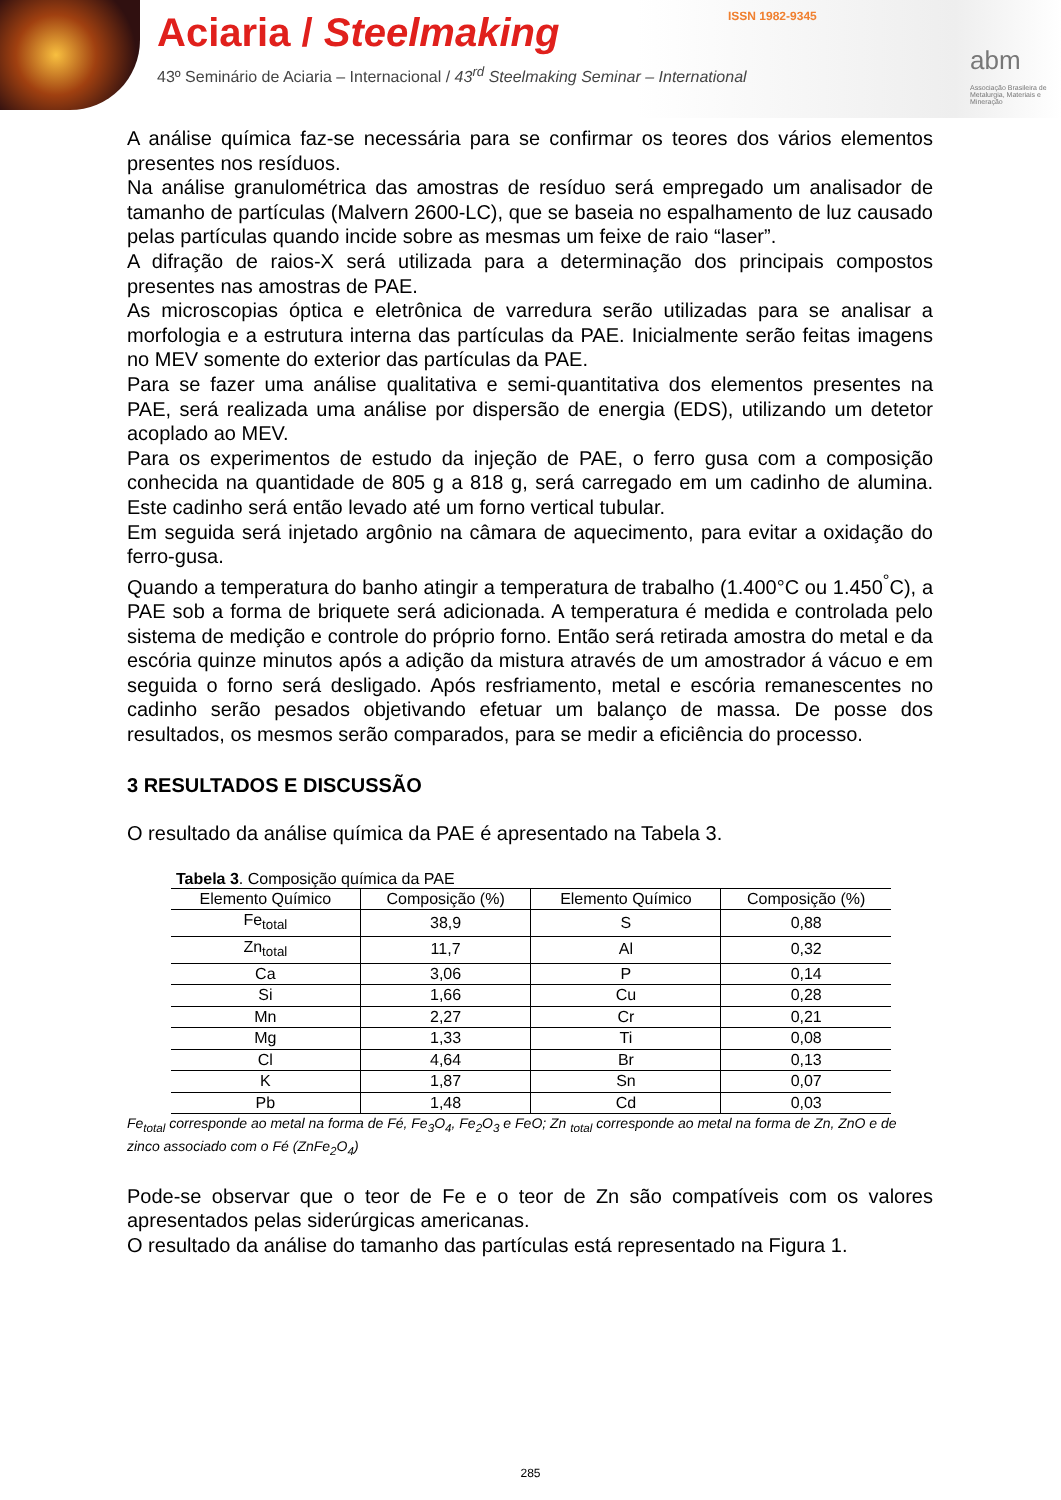Aciaria / Steelmaking
43º Seminário de Aciaria – Internacional / 43<sup>rd</sup> Steelmaking Seminar – International
ISSN 1982-9345
abm
Associação Brasileira de Metalurgia, Materiais e Mineração
A análise química faz-se necessária para se confirmar os teores dos vários elementos presentes nos resíduos.
Na análise granulométrica das amostras de resíduo será empregado um analisador de tamanho de partículas (Malvern 2600-LC), que se baseia no espalhamento de luz causado pelas partículas quando incide sobre as mesmas um feixe de raio “laser”.
A difração de raios-X será utilizada para a determinação dos principais compostos presentes nas amostras de PAE.
As microscopias óptica e eletrônica de varredura serão utilizadas para se analisar a morfologia e a estrutura interna das partículas da PAE. Inicialmente serão feitas imagens no MEV somente do exterior das partículas da PAE.
Para se fazer uma análise qualitativa e semi-quantitativa dos elementos presentes na PAE, será realizada uma análise por dispersão de energia (EDS), utilizando um detetor acoplado ao MEV.
Para os experimentos de estudo da injeção de PAE, o ferro gusa com a composição conhecida na quantidade de 805 g a 818 g, será carregado em um cadinho de alumina. Este cadinho será então levado até um forno vertical tubular.
Em seguida será injetado argônio na câmara de aquecimento, para evitar a oxidação do ferro-gusa.
Quando a temperatura do banho atingir a temperatura de trabalho (1.400°C ou 1.450<sup>°</sup>C), a PAE sob a forma de briquete será adicionada. A temperatura é medida e controlada pelo sistema de medição e controle do próprio forno. Então será retirada amostra do metal e da escória quinze minutos após a adição da mistura através de um amostrador á vácuo e em seguida o forno será desligado. Após resfriamento, metal e escória remanescentes no cadinho serão pesados objetivando efetuar um balanço de massa. De posse dos resultados, os mesmos serão comparados, para se medir a eficiência do processo.
3 RESULTADOS E DISCUSSÃO
O resultado da análise química da PAE é apresentado na Tabela 3.
Tabela 3. Composição química da PAE
| Elemento Químico | Composição (%) | Elemento Químico | Composição (%) |
| --- | --- | --- | --- |
| Fe<sub>total</sub> | 38,9 | S | 0,88 |
| Zn<sub>total</sub> | 11,7 | Al | 0,32 |
| Ca | 3,06 | P | 0,14 |
| Si | 1,66 | Cu | 0,28 |
| Mn | 2,27 | Cr | 0,21 |
| Mg | 1,33 | Ti | 0,08 |
| Cl | 4,64 | Br | 0,13 |
| K | 1,87 | Sn | 0,07 |
| Pb | 1,48 | Cd | 0,03 |
Fe<sub>total</sub> corresponde ao metal na forma de Fé, Fe<sub>3</sub>O<sub>4</sub>, Fe<sub>2</sub>O<sub>3</sub> e FeO; Zn <sub>total</sub> corresponde ao metal na forma de Zn, ZnO e de zinco associado com o Fé (ZnFe<sub>2</sub>O<sub>4</sub>)
Pode-se observar que o teor de Fe e o teor de Zn são compatíveis com os valores apresentados pelas siderúrgicas americanas.
O resultado da análise do tamanho das partículas está representado na Figura 1.
285